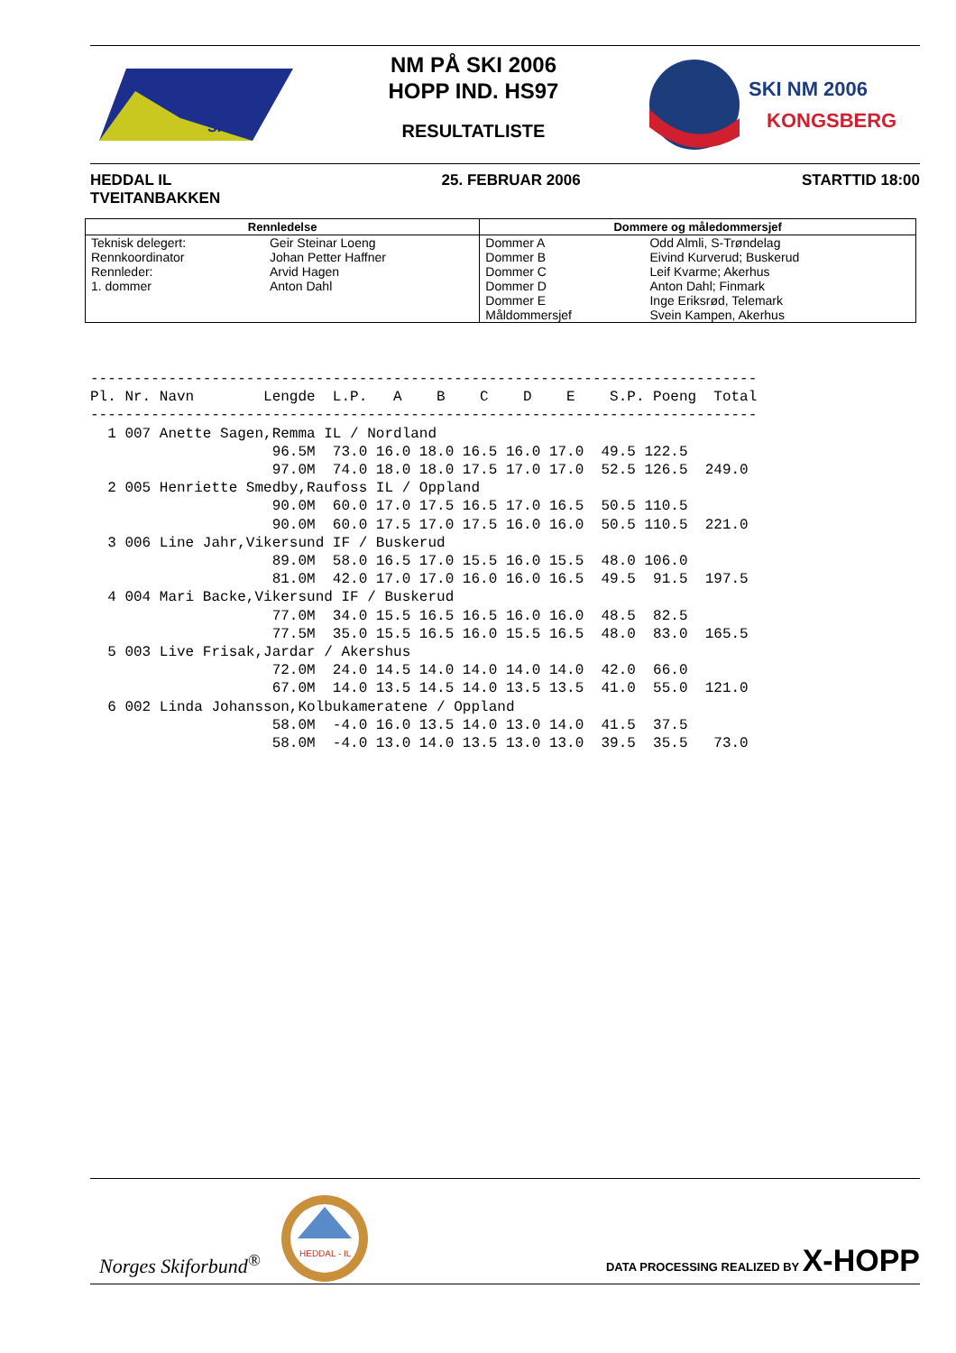SKRIM
NM PÅ SKI 2006
HOPP IND. HS97
RESULTATLISTE
SKI NM 2006
KONGSBERG
HEDDAL IL
TVEITANBAKKEN
25. FEBRUAR 2006 STARTTID 18:00
| Rennledelse | | Dommere og måledommersjef | |
| --- | --- | --- | --- |
| Teknisk delegert: | Geir Steinar Loeng | Dommer A | Odd Almli, S-Trøndelag |
| Rennkoordinator | Johan Petter Haffner | Dommer B | Eivind Kurverud; Buskerud |
| Rennleder: | Arvid Hagen | Dommer C | Leif Kvarme; Akerhus |
| 1. dommer | Anton Dahl | Dommer D | Anton Dahl; Finmark |
| | | Dommer E | Inge Eriksrød, Telemark |
| | | Måldommersjef | Svein Kampen, Akerhus |
-----------------------------------------------------------------------------
Pl. Nr. Navn        Lengde  L.P.   A    B    C    D    E    S.P. Poeng  Total
-----------------------------------------------------------------------------
  1 007 Anette Sagen,Remma IL / Nordland
                     96.5M  73.0 16.0 18.0 16.5 16.0 17.0  49.5 122.5
                     97.0M  74.0 18.0 18.0 17.5 17.0 17.0  52.5 126.5  249.0
  2 005 Henriette Smedby,Raufoss IL / Oppland
                     90.0M  60.0 17.0 17.5 16.5 17.0 16.5  50.5 110.5
                     90.0M  60.0 17.5 17.0 17.5 16.0 16.0  50.5 110.5  221.0
  3 006 Line Jahr,Vikersund IF / Buskerud
                     89.0M  58.0 16.5 17.0 15.5 16.0 15.5  48.0 106.0
                     81.0M  42.0 17.0 17.0 16.0 16.0 16.5  49.5  91.5  197.5
  4 004 Mari Backe,Vikersund IF / Buskerud
                     77.0M  34.0 15.5 16.5 16.5 16.0 16.0  48.5  82.5
                     77.5M  35.0 15.5 16.5 16.0 15.5 16.5  48.0  83.0  165.5
  5 003 Live Frisak,Jardar / Akershus
                     72.0M  24.0 14.5 14.0 14.0 14.0 14.0  42.0  66.0
                     67.0M  14.0 13.5 14.5 14.0 13.5 13.5  41.0  55.0  121.0
  6 002 Linda Johansson,Kolbukameratene / Oppland
                     58.0M  -4.0 16.0 13.5 14.0 13.0 14.0  41.5  37.5
                     58.0M  -4.0 13.0 14.0 13.5 13.0 13.0  39.5  35.5   73.0
Norges Skiforbund<sup>®</sup>
HEDDAL - IL
DATA PROCESSING REALIZED BY X-HOPP